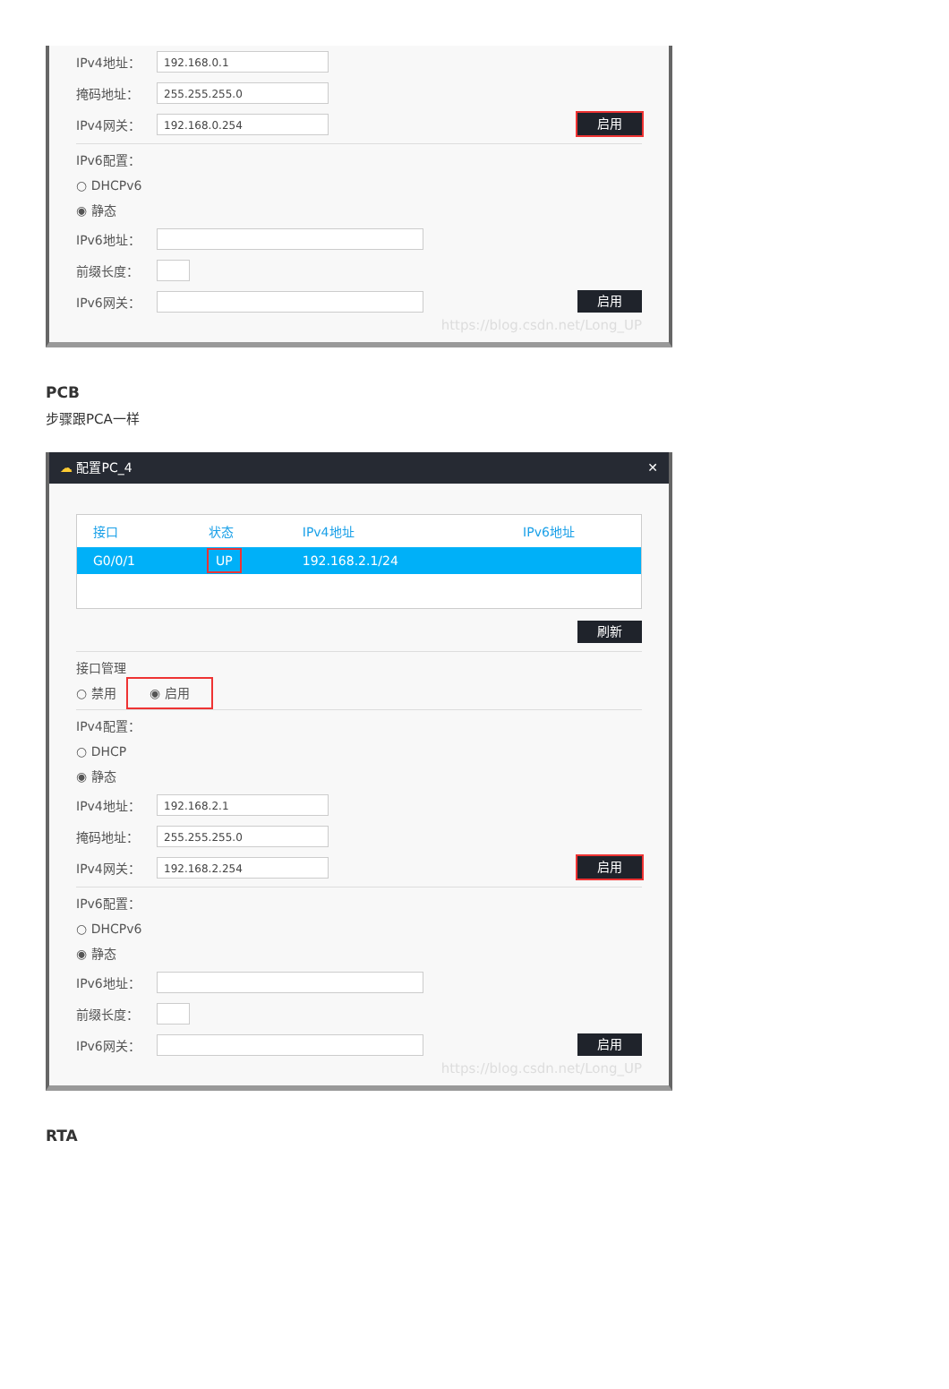IPv4地址：
192.168.0.1
掩码地址：
255.255.255.0
IPv4网关：
192.168.0.254
启用
IPv6配置：
○ DHCPv6
◉ 静态
IPv6地址：
前缀长度：
IPv6网关：
启用
https://blog.csdn.net/Long_UP
PCB
步骤跟PCA一样
☁ 配置PC_4 ✕
| 接口 | 状态 | IPv4地址 | IPv6地址 |
| --- | --- | --- | --- |
| G0/0/1 | UP | 192.168.2.1/24 | |
刷新
接口管理
○ 禁用 ◉ 启用
IPv4配置：
○ DHCP
◉ 静态
IPv4地址：
192.168.2.1
掩码地址：
255.255.255.0
IPv4网关：
192.168.2.254
启用
IPv6配置：
○ DHCPv6
◉ 静态
IPv6地址：
前缀长度：
IPv6网关：
启用
https://blog.csdn.net/Long_UP
RTA